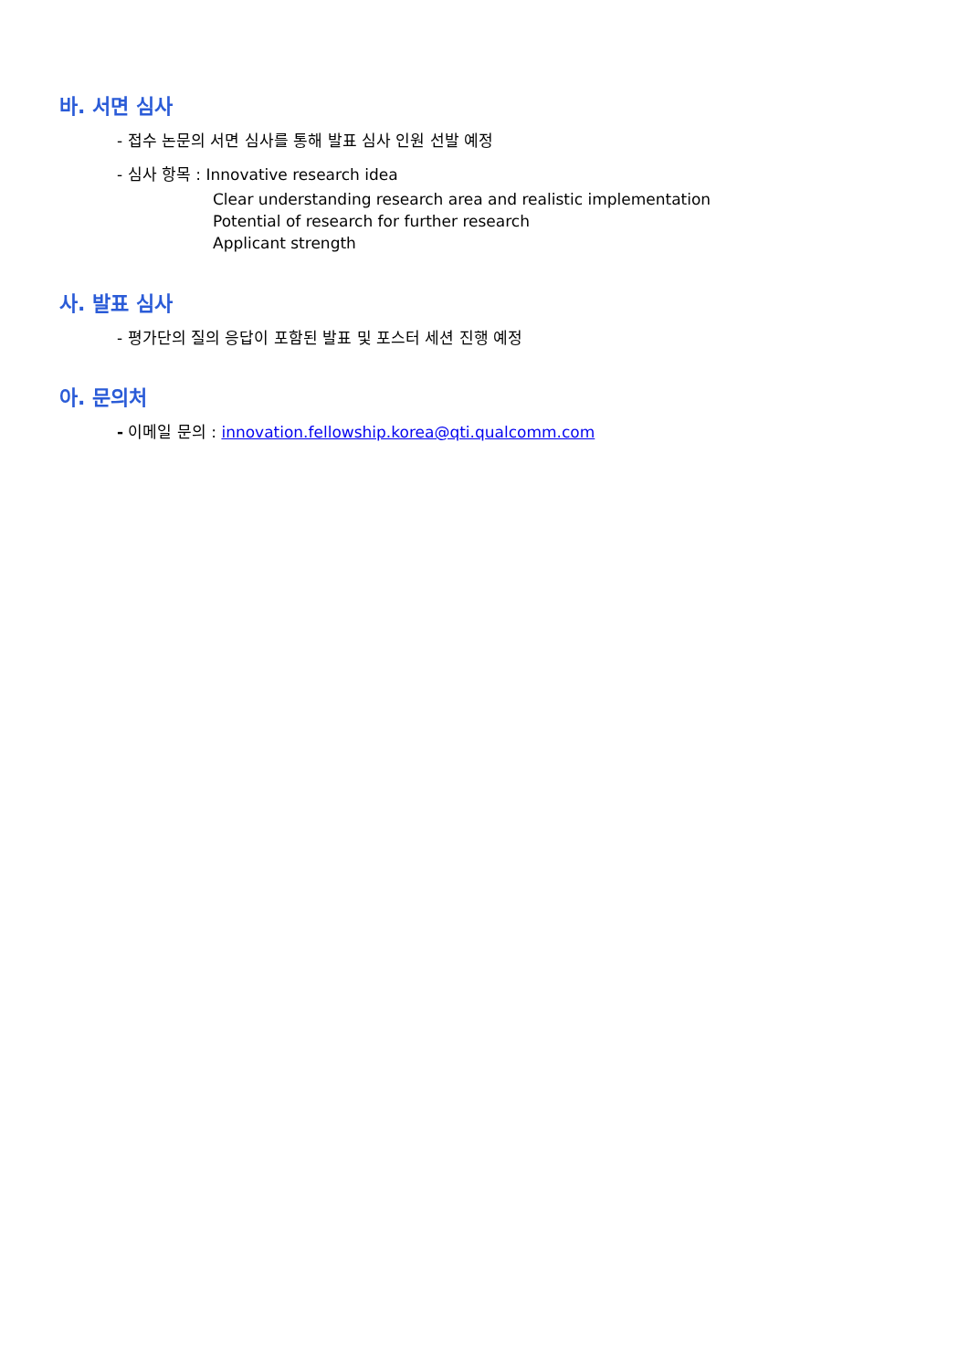바. 서면 심사
- 접수 논문의 서면 심사를 통해 발표 심사 인원 선발 예정
- 심사 항목 : Innovative research idea
Clear understanding research area and realistic implementation
Potential of research for further research
Applicant strength
사. 발표 심사
- 평가단의 질의 응답이 포함된 발표 및 포스터 세션 진행 예정
아. 문의처
- 이메일 문의 : innovation.fellowship.korea@qti.qualcomm.com